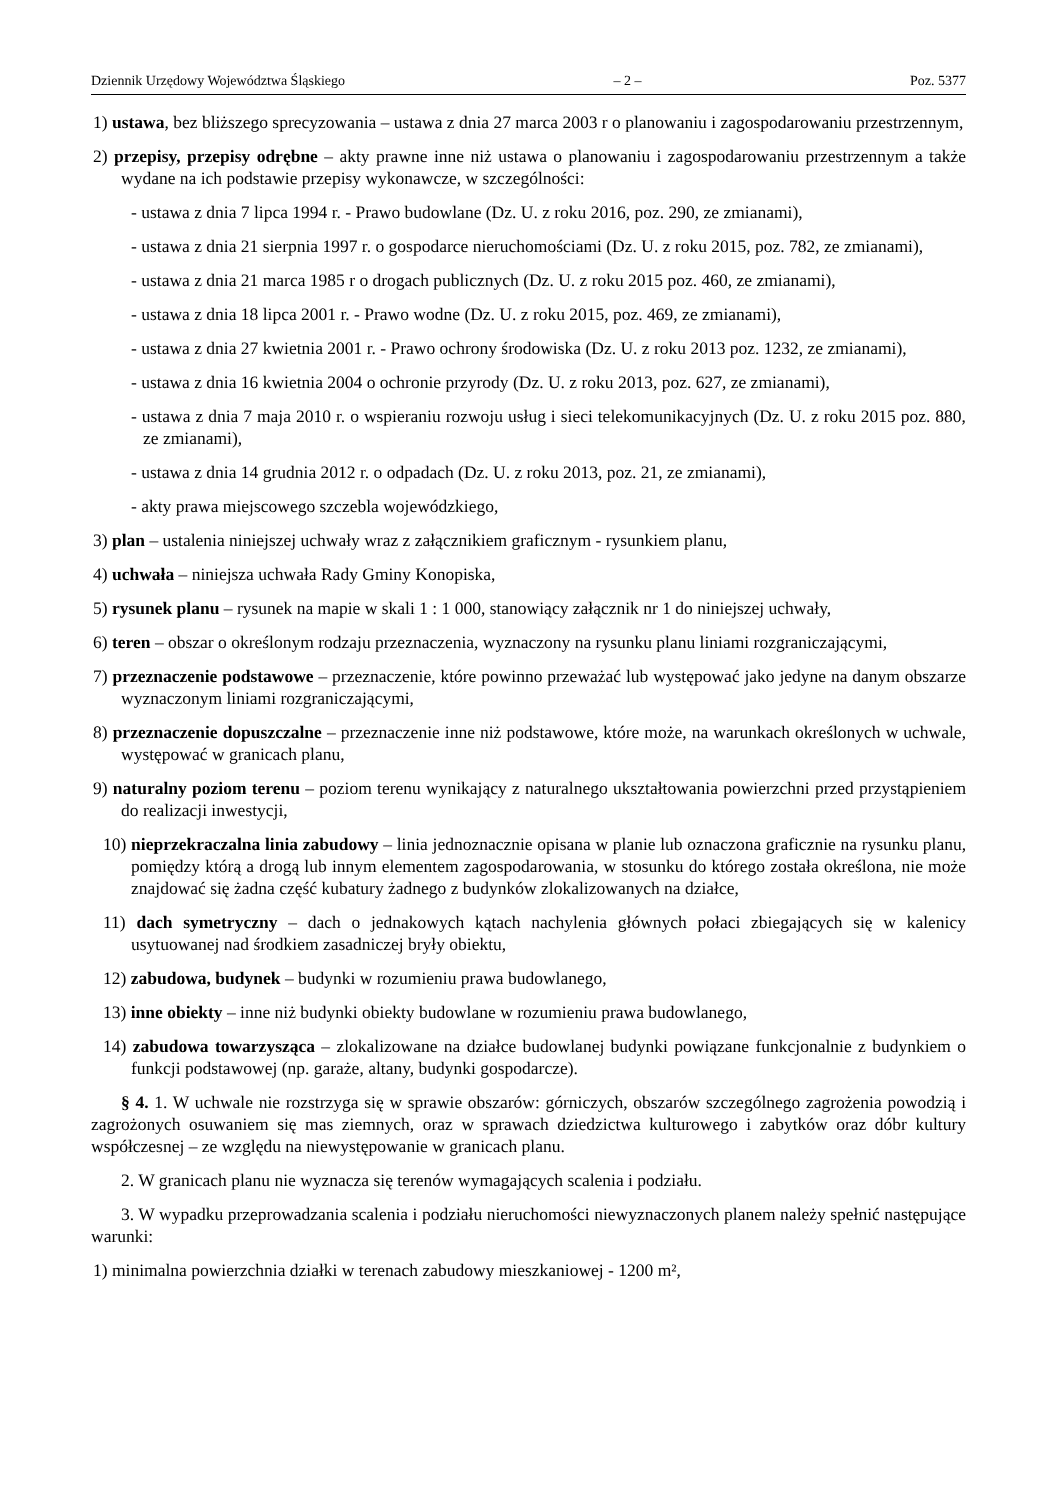Dziennik Urzędowy Województwa Śląskiego – 2 – Poz. 5377
1) ustawa, bez bliższego sprecyzowania – ustawa z dnia 27 marca 2003 r o planowaniu i zagospodarowaniu przestrzennym,
2) przepisy, przepisy odrębne – akty prawne inne niż ustawa o planowaniu i zagospodarowaniu przestrzennym a także wydane na ich podstawie przepisy wykonawcze, w szczególności:
- ustawa z dnia 7 lipca 1994 r. - Prawo budowlane (Dz. U. z roku 2016, poz. 290, ze zmianami),
- ustawa z dnia 21 sierpnia 1997 r. o gospodarce nieruchomościami (Dz. U. z roku 2015, poz. 782, ze zmianami),
- ustawa z dnia 21 marca 1985 r o drogach publicznych (Dz. U. z roku 2015 poz. 460, ze zmianami),
- ustawa z dnia 18 lipca 2001 r. - Prawo wodne (Dz. U. z roku 2015, poz. 469, ze zmianami),
- ustawa z dnia 27 kwietnia 2001 r. - Prawo ochrony środowiska (Dz. U. z roku 2013 poz. 1232, ze zmianami),
- ustawa z dnia 16 kwietnia 2004 o ochronie przyrody (Dz. U. z roku 2013, poz. 627, ze zmianami),
- ustawa z dnia 7 maja 2010 r. o wspieraniu rozwoju usług i sieci telekomunikacyjnych (Dz. U. z roku 2015 poz. 880, ze zmianami),
- ustawa z dnia 14 grudnia 2012 r. o odpadach (Dz. U. z roku 2013, poz. 21, ze zmianami),
- akty prawa miejscowego szczebla wojewódzkiego,
3) plan – ustalenia niniejszej uchwały wraz z załącznikiem graficznym - rysunkiem planu,
4) uchwała – niniejsza uchwała Rady Gminy Konopiska,
5) rysunek planu – rysunek na mapie w skali 1 : 1 000, stanowiący załącznik nr 1 do niniejszej uchwały,
6) teren – obszar o określonym rodzaju przeznaczenia, wyznaczony na rysunku planu liniami rozgraniczającymi,
7) przeznaczenie podstawowe – przeznaczenie, które powinno przeważać lub występować jako jedyne na danym obszarze wyznaczonym liniami rozgraniczającymi,
8) przeznaczenie dopuszczalne – przeznaczenie inne niż podstawowe, które może, na warunkach określonych w uchwale, występować w granicach planu,
9) naturalny poziom terenu – poziom terenu wynikający z naturalnego ukształtowania powierzchni przed przystąpieniem do realizacji inwestycji,
10) nieprzekraczalna linia zabudowy – linia jednoznacznie opisana w planie lub oznaczona graficznie na rysunku planu, pomiędzy którą a drogą lub innym elementem zagospodarowania, w stosunku do którego została określona, nie może znajdować się żadna część kubatury żadnego z budynków zlokalizowanych na działce,
11) dach symetryczny – dach o jednakowych kątach nachylenia głównych połaci zbiegających się w kalenicy usytuowanej nad środkiem zasadniczej bryły obiektu,
12) zabudowa, budynek – budynki w rozumieniu prawa budowlanego,
13) inne obiekty – inne niż budynki obiekty budowlane w rozumieniu prawa budowlanego,
14) zabudowa towarzysząca – zlokalizowane na działce budowlanej budynki powiązane funkcjonalnie z budynkiem o funkcji podstawowej (np. garaże, altany, budynki gospodarcze).
§ 4. 1. W uchwale nie rozstrzyga się w sprawie obszarów: górniczych, obszarów szczególnego zagrożenia powodzią i zagrożonych osuwaniem się mas ziemnych, oraz w sprawach dziedzictwa kulturowego i zabytków oraz dóbr kultury współczesnej – ze względu na niewystępowanie w granicach planu.
2. W granicach planu nie wyznacza się terenów wymagających scalenia i podziału.
3. W wypadku przeprowadzania scalenia i podziału nieruchomości niewyznaczonych planem należy spełnić następujące warunki:
1) minimalna powierzchnia działki w terenach zabudowy mieszkaniowej - 1200 m²,